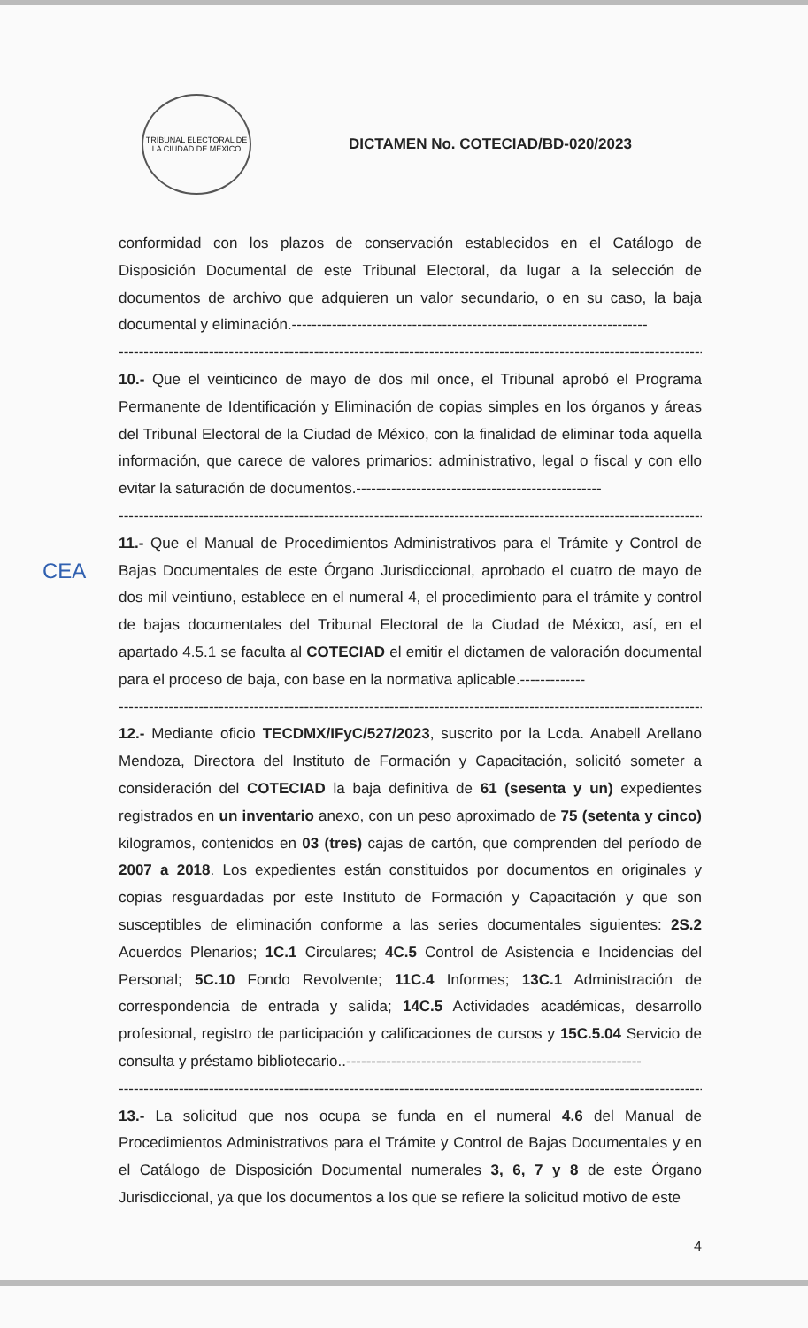TRIBUNAL ELECTORAL DE LA CIUDAD DE MÉXICO
DICTAMEN No. COTECIAD/BD-020/2023
CEA
conformidad con los plazos de conservación establecidos en el Catálogo de Disposición Documental de este Tribunal Electoral, da lugar a la selección de documentos de archivo que adquieren un valor secundario, o en su caso, la baja documental y eliminación.-----------------------------------------------------------------------
-----------------------------------------------------------------------------------------------------------------------
10.- Que el veinticinco de mayo de dos mil once, el Tribunal aprobó el Programa Permanente de Identificación y Eliminación de copias simples en los órganos y áreas del Tribunal Electoral de la Ciudad de México, con la finalidad de eliminar toda aquella información, que carece de valores primarios: administrativo, legal o fiscal y con ello evitar la saturación de documentos.-------------------------------------------------
-----------------------------------------------------------------------------------------------------------------------
11.- Que el Manual de Procedimientos Administrativos para el Trámite y Control de Bajas Documentales de este Órgano Jurisdiccional, aprobado el cuatro de mayo de dos mil veintiuno, establece en el numeral 4, el procedimiento para el trámite y control de bajas documentales del Tribunal Electoral de la Ciudad de México, así, en el apartado 4.5.1 se faculta al COTECIAD el emitir el dictamen de valoración documental para el proceso de baja, con base en la normativa aplicable.-------------
-----------------------------------------------------------------------------------------------------------------------
12.- Mediante oficio TECDMX/IFyC/527/2023, suscrito por la Lcda. Anabell Arellano Mendoza, Directora del Instituto de Formación y Capacitación, solicitó someter a consideración del COTECIAD la baja definitiva de 61 (sesenta y un) expedientes registrados en un inventario anexo, con un peso aproximado de 75 (setenta y cinco) kilogramos, contenidos en 03 (tres) cajas de cartón, que comprenden del período de 2007 a 2018. Los expedientes están constituidos por documentos en originales y copias resguardadas por este Instituto de Formación y Capacitación y que son susceptibles de eliminación conforme a las series documentales siguientes: 2S.2 Acuerdos Plenarios; 1C.1 Circulares; 4C.5 Control de Asistencia e Incidencias del Personal; 5C.10 Fondo Revolvente; 11C.4 Informes; 13C.1 Administración de correspondencia de entrada y salida; 14C.5 Actividades académicas, desarrollo profesional, registro de participación y calificaciones de cursos y 15C.5.04 Servicio de consulta y préstamo bibliotecario..-----------------------------------------------------------
-----------------------------------------------------------------------------------------------------------------------
13.- La solicitud que nos ocupa se funda en el numeral 4.6 del Manual de Procedimientos Administrativos para el Trámite y Control de Bajas Documentales y en el Catálogo de Disposición Documental numerales 3, 6, 7 y 8 de este Órgano Jurisdiccional, ya que los documentos a los que se refiere la solicitud motivo de este
4